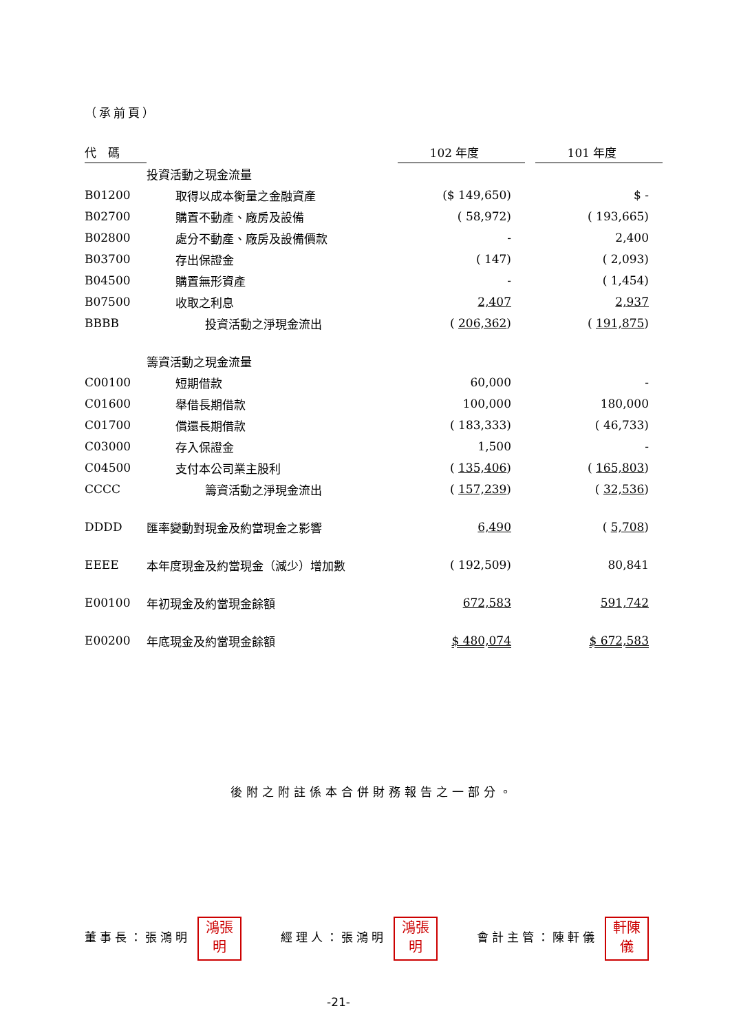（承前頁）
| 代 碼 | | 102 年度 | | 101 年度 |
| --- | --- | --- | --- | --- |
| | 投資活動之現金流量 | | | |
| B01200 | 取得以成本衡量之金融資產 | ($ 149,650) | | $ - |
| B02700 | 購置不動產、廠房及設備 | ( 58,972) | | ( 193,665) |
| B02800 | 處分不動產、廠房及設備價款 | - | | 2,400 |
| B03700 | 存出保證金 | ( 147) | | ( 2,093) |
| B04500 | 購置無形資產 | - | | ( 1,454) |
| B07500 | 收取之利息 | 2,407 | | 2,937 |
| BBBB | 投資活動之淨現金流出 | ( 206,362 ) | | ( 191,875 ) |
| | 籌資活動之現金流量 | | | |
| C00100 | 短期借款 | 60,000 | | - |
| C01600 | 舉借長期借款 | 100,000 | | 180,000 |
| C01700 | 償還長期借款 | ( 183,333) | | ( 46,733) |
| C03000 | 存入保證金 | 1,500 | | - |
| C04500 | 支付本公司業主股利 | ( 135,406 ) | | ( 165,803 ) |
| CCCC | 籌資活動之淨現金流出 | ( 157,239 ) | | ( 32,536 ) |
| DDDD | 匯率變動對現金及約當現金之影響 | 6,490 | | ( 5,708 ) |
| EEEE | 本年度現金及約當現金（減少）增加數 | ( 192,509) | | 80,841 |
| E00100 | 年初現金及約當現金餘額 | 672,583 | | 591,742 |
| E00200 | 年底現金及約當現金餘額 | $ 480,074 | | $ 672,583 |
後附之附註係本合併財務報告之一部分。
董事長：張鴻明 鴻張
明
經理人：張鴻明 鴻張
明
會計主管：陳軒儀 軒陳
儀
-21-